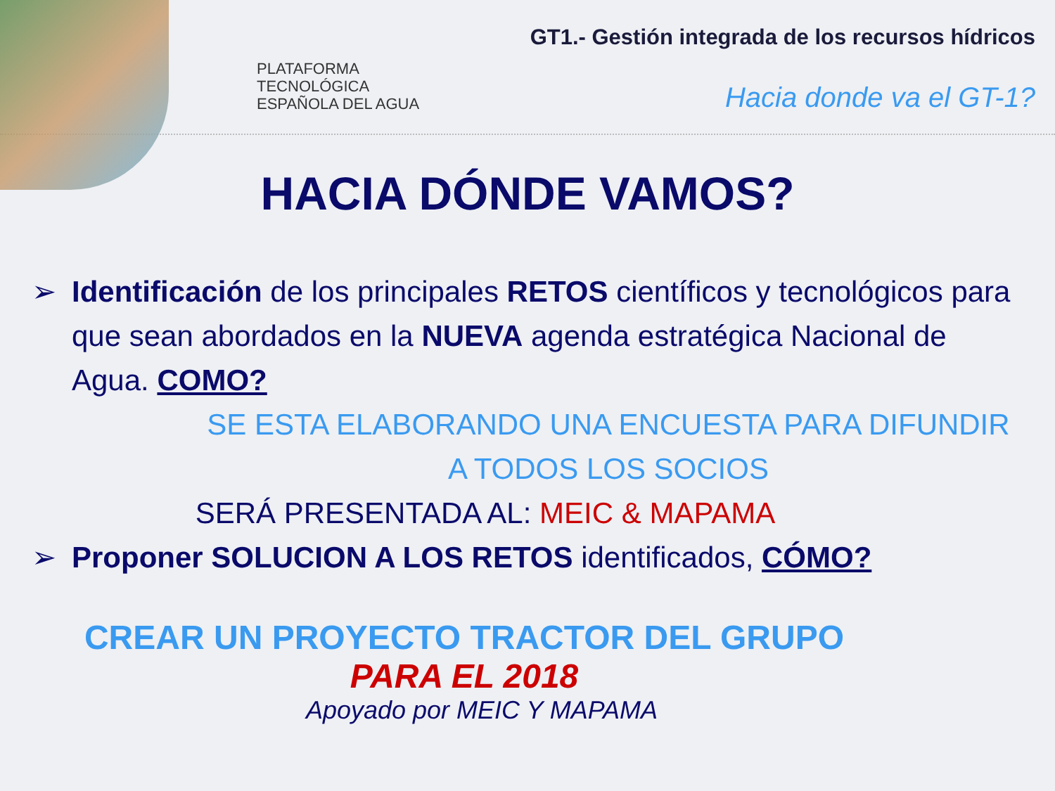PLATAFORMA
TECNOLÓGICA
ESPAÑOLA DEL AGUA
GT1.- Gestión integrada de los recursos hídricos
Hacia donde va el GT-1?
HACIA DÓNDE VAMOS?
➢ Identificación de los principales RETOS científicos y tecnológicos para que sean abordados en la NUEVA agenda estratégica Nacional de Agua. COMO?
SE ESTA ELABORANDO UNA ENCUESTA PARA DIFUNDIR
A TODOS LOS SOCIOS
SERÁ PRESENTADA AL: MEIC & MAPAMA
➢ Proponer SOLUCION A LOS RETOS identificados, CÓMO?
CREAR UN PROYECTO TRACTOR DEL GRUPO
PARA EL 2018
Apoyado por MEIC Y MAPAMA